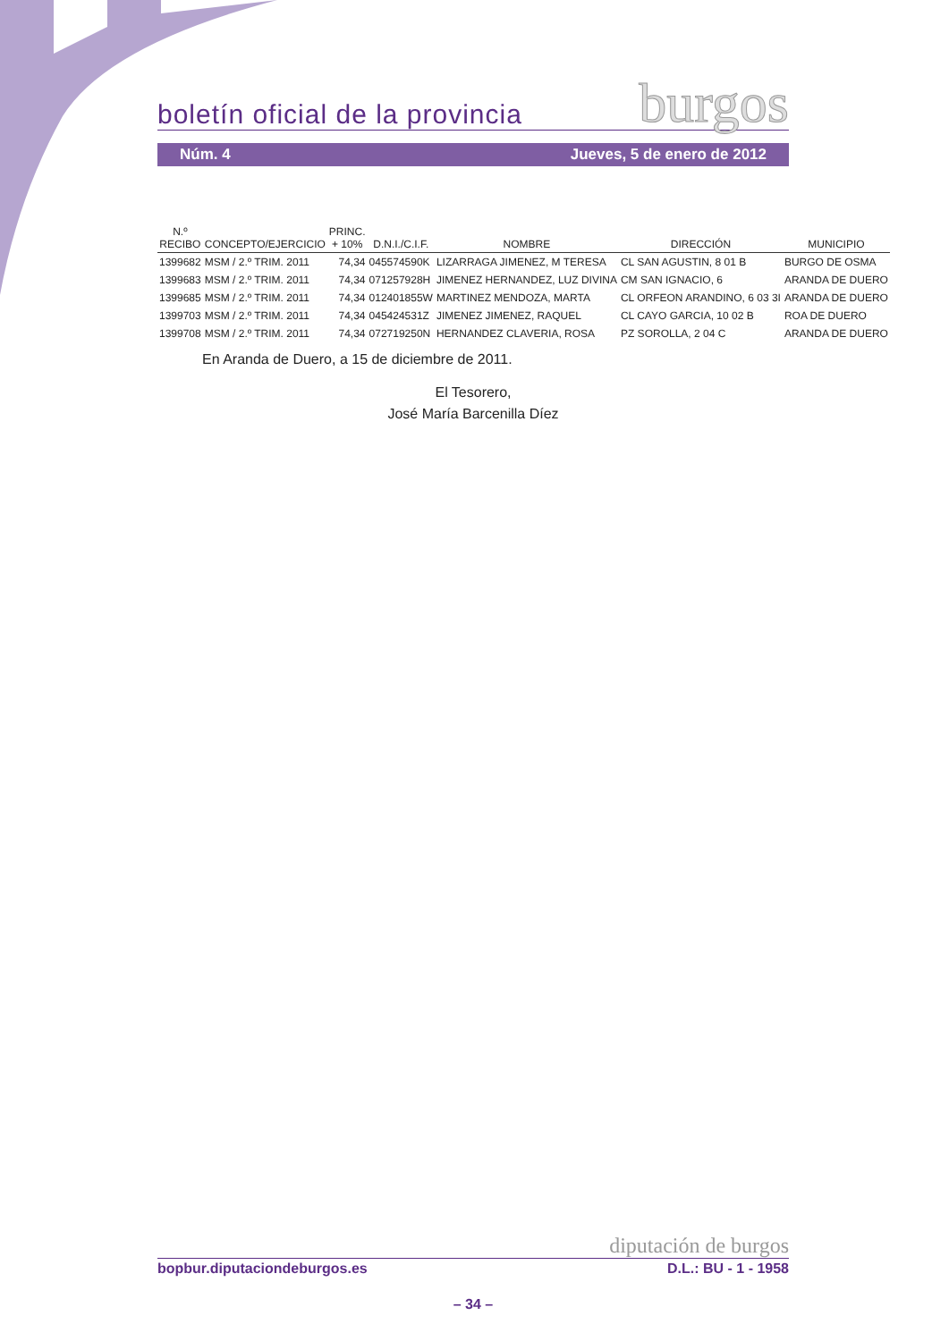boletín oficial de la provincia burgos
Núm. 4 Jueves, 5 de enero de 2012
| N.º RECIBO | CONCEPTO/EJERCICIO | PRINC. + 10% | D.N.I./C.I.F. | NOMBRE | DIRECCIÓN | MUNICIPIO |
| --- | --- | --- | --- | --- | --- | --- |
| 1399682 | MSM / 2.º TRIM. 2011 | 74,34 | 045574590K | LIZARRAGA JIMENEZ, M TERESA | CL SAN AGUSTIN, 8 01 B | BURGO DE OSMA |
| 1399683 | MSM / 2.º TRIM. 2011 | 74,34 | 071257928H | JIMENEZ HERNANDEZ, LUZ DIVINA | CM SAN IGNACIO, 6 | ARANDA DE DUERO |
| 1399685 | MSM / 2.º TRIM. 2011 | 74,34 | 012401855W | MARTINEZ MENDOZA, MARTA | CL ORFEON ARANDINO, 6 03 3I | ARANDA DE DUERO |
| 1399703 | MSM / 2.º TRIM. 2011 | 74,34 | 045424531Z | JIMENEZ JIMENEZ, RAQUEL | CL CAYO GARCIA, 10 02 B | ROA DE DUERO |
| 1399708 | MSM / 2.º TRIM. 2011 | 74,34 | 072719250N | HERNANDEZ CLAVERIA, ROSA | PZ SOROLLA, 2 04 C | ARANDA DE DUERO |
En Aranda de Duero, a 15 de diciembre de 2011.
El Tesorero,
José María Barcenilla Díez
diputación de burgos
bopbur.diputaciondeburgos.es D.L.: BU - 1 - 1958
– 34 –